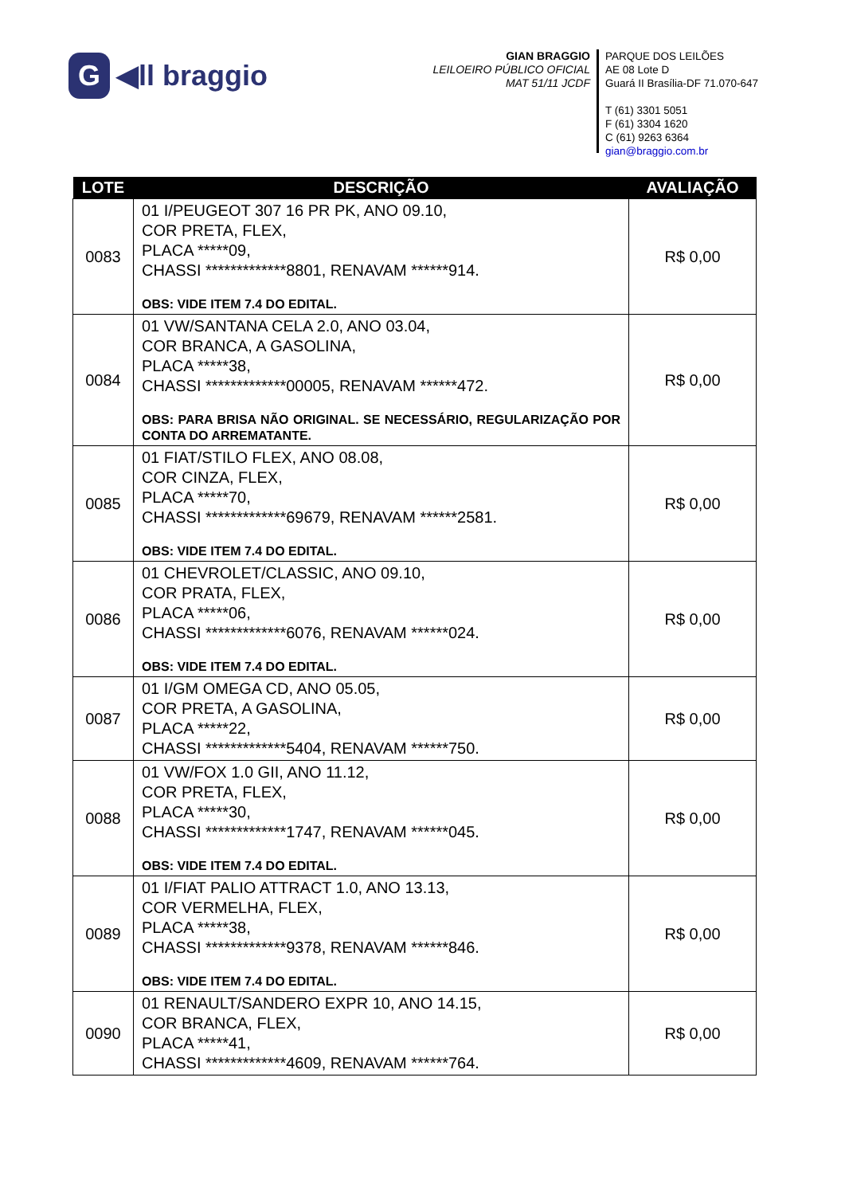G ◀ll braggio
GIAN BRAGGIO
LEILOEIRO PÚBLICO OFICIAL
MAT 51/11 JCDF
PARQUE DOS LEILÕES
AE 08 Lote D
Guará II Brasília-DF 71.070-647
T (61) 3301 5051
F (61) 3304 1620
C (61) 9263 6364
gian@braggio.com.br
| LOTE | DESCRIÇÃO | AVALIAÇÃO |
| --- | --- | --- |
| 0083 | 01 I/PEUGEOT 307 16 PR PK, ANO 09.10, COR PRETA, FLEX, PLACA *****09, CHASSI *************8801, RENAVAM ******914. OBS: VIDE ITEM 7.4 DO EDITAL. | R$ 0,00 |
| 0084 | 01 VW/SANTANA CELA 2.0, ANO 03.04, COR BRANCA, A GASOLINA, PLACA *****38, CHASSI *************00005, RENAVAM ******472. OBS: PARA BRISA NÃO ORIGINAL. SE NECESSÁRIO, REGULARIZAÇÃO POR CONTA DO ARREMATANTE. | R$ 0,00 |
| 0085 | 01 FIAT/STILO FLEX, ANO 08.08, COR CINZA, FLEX, PLACA *****70, CHASSI *************69679, RENAVAM ******2581. OBS: VIDE ITEM 7.4 DO EDITAL. | R$ 0,00 |
| 0086 | 01 CHEVROLET/CLASSIC, ANO 09.10, COR PRATA, FLEX, PLACA *****06, CHASSI *************6076, RENAVAM ******024. OBS: VIDE ITEM 7.4 DO EDITAL. | R$ 0,00 |
| 0087 | 01 I/GM OMEGA CD, ANO 05.05, COR PRETA, A GASOLINA, PLACA *****22, CHASSI *************5404, RENAVAM ******750. | R$ 0,00 |
| 0088 | 01 VW/FOX 1.0 GII, ANO 11.12, COR PRETA, FLEX, PLACA *****30, CHASSI *************1747, RENAVAM ******045. OBS: VIDE ITEM 7.4 DO EDITAL. | R$ 0,00 |
| 0089 | 01 I/FIAT PALIO ATTRACT 1.0, ANO 13.13, COR VERMELHA, FLEX, PLACA *****38, CHASSI *************9378, RENAVAM ******846. OBS: VIDE ITEM 7.4 DO EDITAL. | R$ 0,00 |
| 0090 | 01 RENAULT/SANDERO EXPR 10, ANO 14.15, COR BRANCA, FLEX, PLACA *****41, CHASSI *************4609, RENAVAM ******764. | R$ 0,00 |